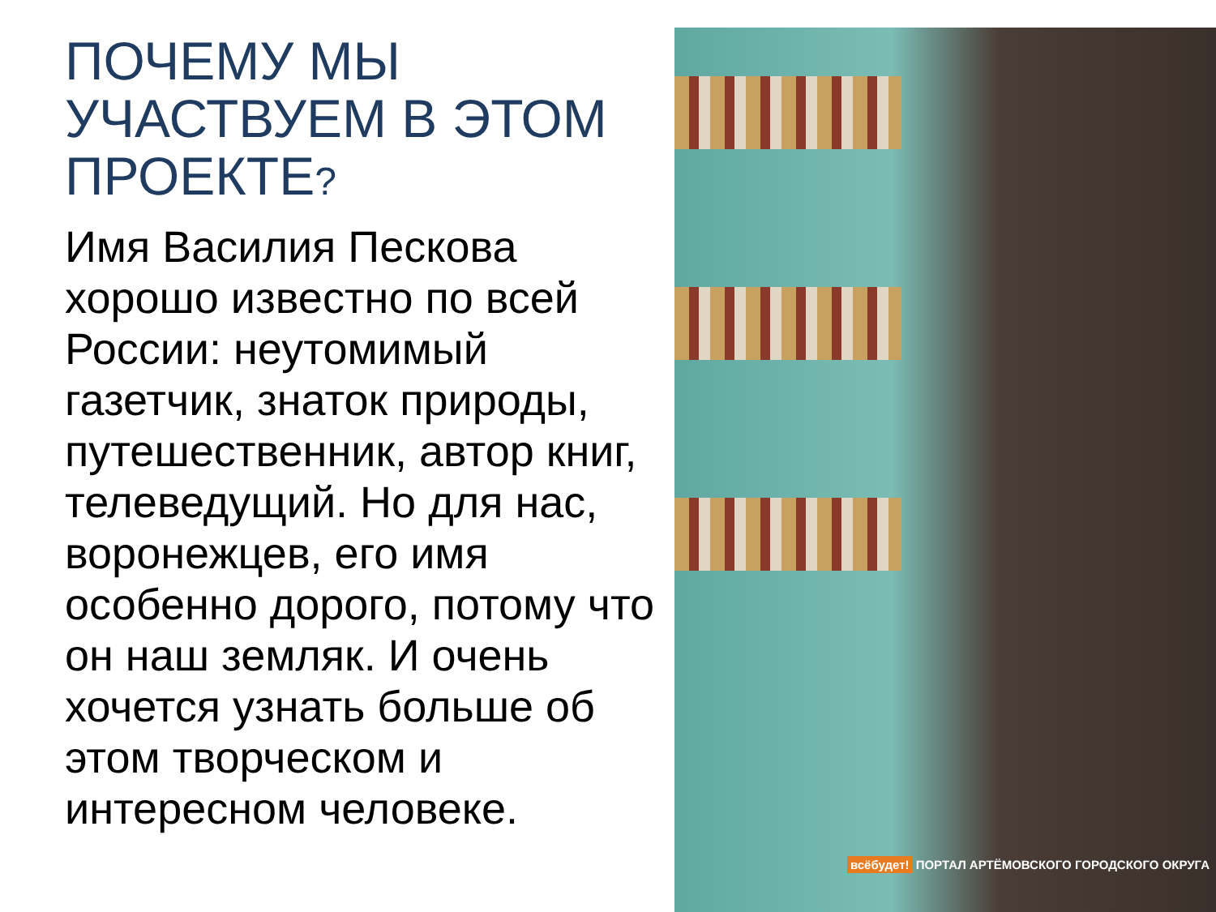ПОЧЕМУ МЫ УЧАСТВУЕМ В ЭТОМ ПРОЕКТЕ?
Имя Василия Пескова хорошо известно по всей России: неутомимый газетчик, знаток природы, путешественник, автор книг, телеведущий. Но для нас, воронежцев, его имя особенно дорого, потому что он наш земляк. И очень хочется узнать больше об этом творческом и интересном человеке.
всёбудет! ПОРТАЛ АРТЁМОВСКОГО ГОРОДСКОГО ОКРУГА